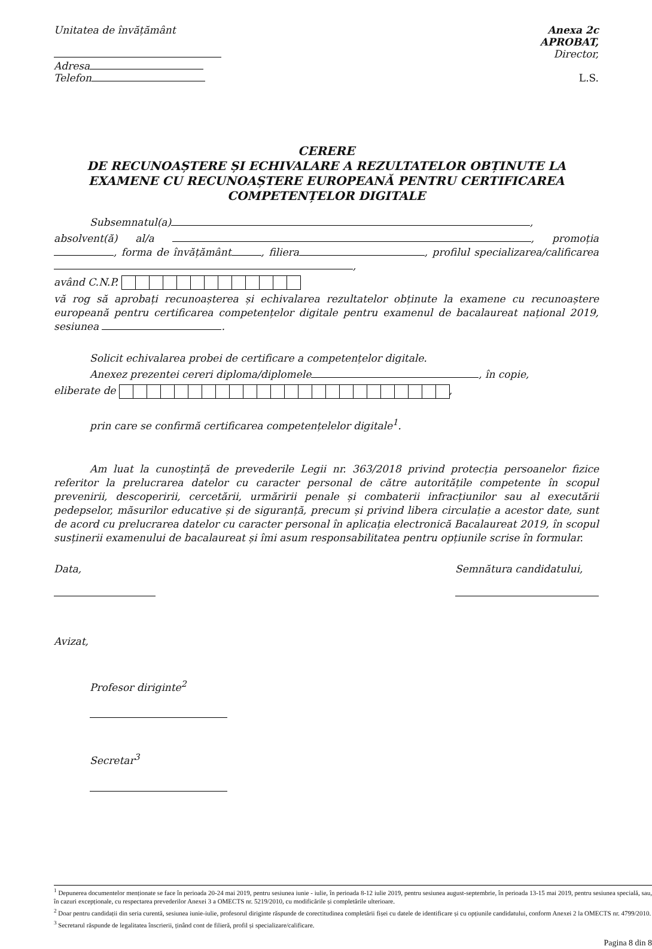Unitatea de învățământ
Adresa
Telefon
Anexa 2c
APROBAT,
Director,
L.S.
CERERE
DE RECUNOAȘTERE ȘI ECHIVALARE A REZULTATELOR OBȚINUTE LA EXAMENE CU RECUNOAȘTERE EUROPEANĂ PENTRU CERTIFICAREA COMPETENȚELOR DIGITALE
Subsemnatul(a) ,
absolvent(ă) al/a , promoția , forma de învățământ , filiera , profilul specializarea/calificarea ,
având C.N.P.
vă rog să aprobați recunoașterea și echivalarea rezultatelor obținute la examene cu recunoaștere europeană pentru certificarea competențelor digitale pentru examenul de bacalaureat național 2019, sesiunea .
Solicit echivalarea probei de certificare a competențelor digitale.
Anexez prezentei cereri diploma/diplomele , în copie,
eliberate de ,
prin care se confirmă certificarea competențelelor digitale<sup>1</sup>.
Am luat la cunoștință de prevederile Legii nr. 363/2018 privind protecția persoanelor fizice referitor la prelucrarea datelor cu caracter personal de către autoritățile competente în scopul prevenirii, descoperirii, cercetării, urmăririi penale și combaterii infracțiunilor sau al executării pedepselor, măsurilor educative și de siguranță, precum și privind libera circulație a acestor date, sunt de acord cu prelucrarea datelor cu caracter personal în aplicația electronică Bacalaureat 2019, în scopul susținerii examenului de bacalaureat și îmi asum responsabilitatea pentru opțiunile scrise în formular.
Data,
Semnătura candidatului,
Avizat,
Profesor diriginte<sup>2</sup>
Secretar<sup>3</sup>
<sup>1</sup> Depunerea documentelor menționate se face în perioada 20-24 mai 2019, pentru sesiunea iunie - iulie, în perioada 8-12 iulie 2019, pentru sesiunea august-septembrie, în perioada 13-15 mai 2019, pentru sesiunea specială, sau, în cazuri excepționale, cu respectarea prevederilor Anexei 3 a OMECTS nr. 5219/2010, cu modificările și completările ulterioare.
<sup>2</sup> Doar pentru candidații din seria curentă, sesiunea iunie-iulie, profesorul diriginte răspunde de corectitudinea completării fișei cu datele de identificare și cu opțiunile candidatului, conform Anexei 2 la OMECTS nr. 4799/2010.
<sup>3</sup> Secretarul răspunde de legalitatea înscrierii, ținând cont de filieră, profil și specializare/calificare.
Pagina 8 din 8